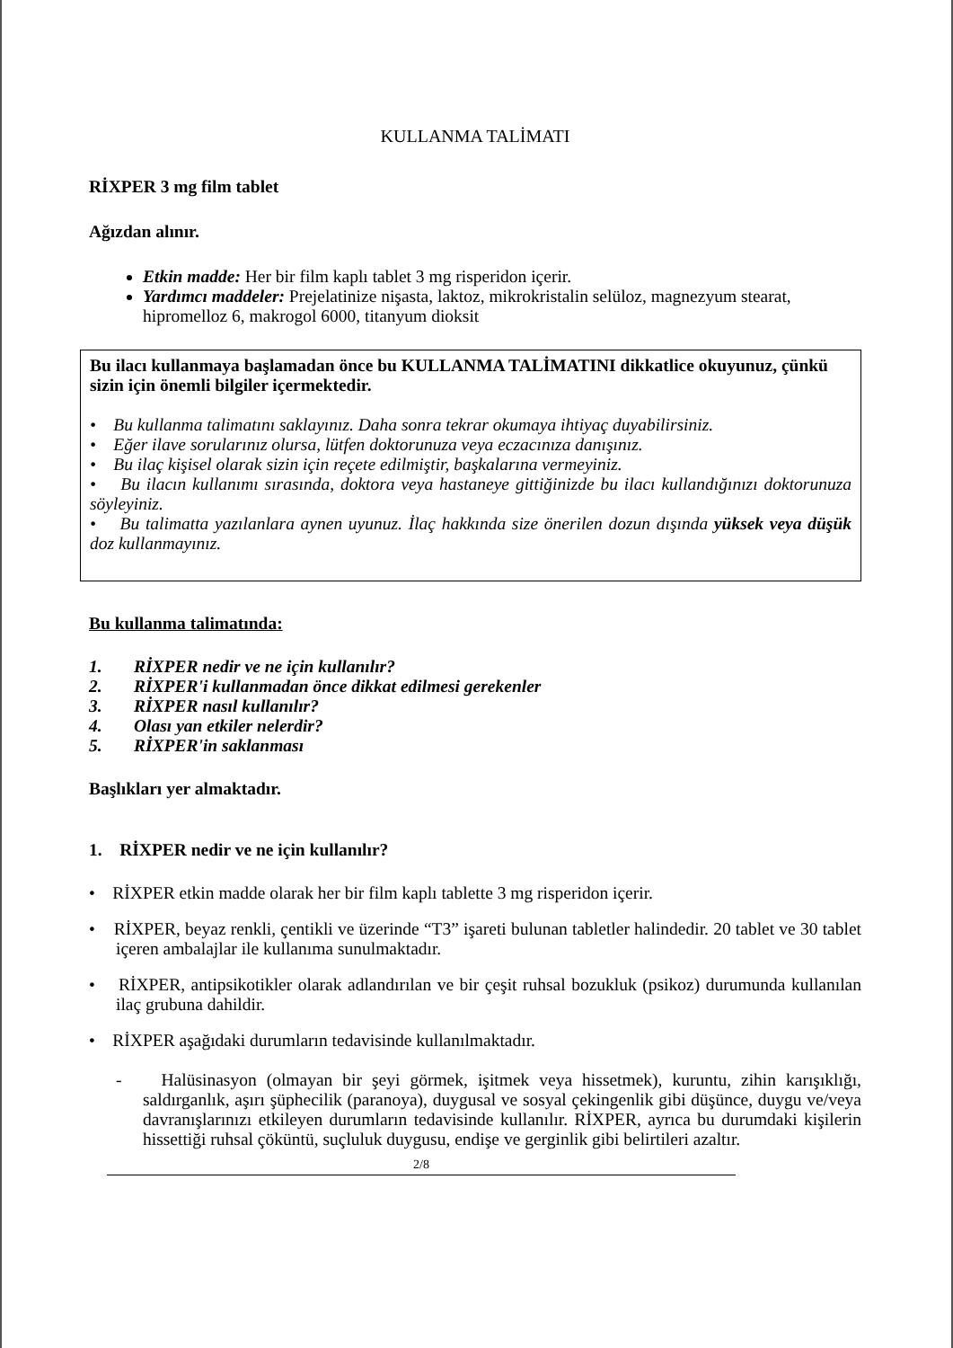KULLANMA TALİMATI
RİXPER 3 mg film tablet
Ağızdan alınır.
Etkin madde: Her bir film kaplı tablet 3 mg risperidon içerir.
Yardımcı maddeler: Prejelatinize nişasta, laktoz, mikrokristalin selüloz, magnezyum stearat, hipromelloz 6, makrogol 6000, titanyum dioksit
Bu ilacı kullanmaya başlamadan önce bu KULLANMA TALİMATINI dikkatlice okuyunuz, çünkü sizin için önemli bilgiler içermektedir.
• Bu kullanma talimatını saklayınız. Daha sonra tekrar okumaya ihtiyaç duyabilirsiniz.
• Eğer ilave sorularınız olursa, lütfen doktorunuza veya eczacınıza danışınız.
• Bu ilaç kişisel olarak sizin için reçete edilmiştir, başkalarına vermeyiniz.
• Bu ilacın kullanımı sırasında, doktora veya hastaneye gittiğinizde bu ilacı kullandığınızı doktorunuza söyleyiniz.
• Bu talimatta yazılanlara aynen uyunuz. İlaç hakkında size önerilen dozun dışında yüksek veya düşük doz kullanmayınız.
Bu kullanma talimatında:
1. RİXPER nedir ve ne için kullanılır?
2. RİXPER'i kullanmadan önce dikkat edilmesi gerekenler
3. RİXPER nasıl kullanılır?
4. Olası yan etkiler nelerdir?
5. RİXPER'in saklanması
Başlıkları yer almaktadır.
1. RİXPER nedir ve ne için kullanılır?
• RİXPER etkin madde olarak her bir film kaplı tablette 3 mg risperidon içerir.
• RİXPER, beyaz renkli, çentikli ve üzerinde “T3” işareti bulunan tabletler halindedir. 20 tablet ve 30 tablet içeren ambalajlar ile kullanıma sunulmaktadır.
• RİXPER, antipsikotikler olarak adlandırılan ve bir çeşit ruhsal bozukluk (psikoz) durumunda kullanılan ilaç grubuna dahildir.
• RİXPER aşağıdaki durumların tedavisinde kullanılmaktadır.
- Halüsinasyon (olmayan bir şeyi görmek, işitmek veya hissetmek), kuruntu, zihin karışıklığı, saldırganlık, aşırı şüphecilik (paranoya), duygusal ve sosyal çekingenlik gibi düşünce, duygu ve/veya davranışlarınızı etkileyen durumların tedavisinde kullanılır. RİXPER, ayrıca bu durumdaki kişilerin hissettiği ruhsal çöküntü, suçluluk duygusu, endişe ve gerginlik gibi belirtileri azaltır.
2/8